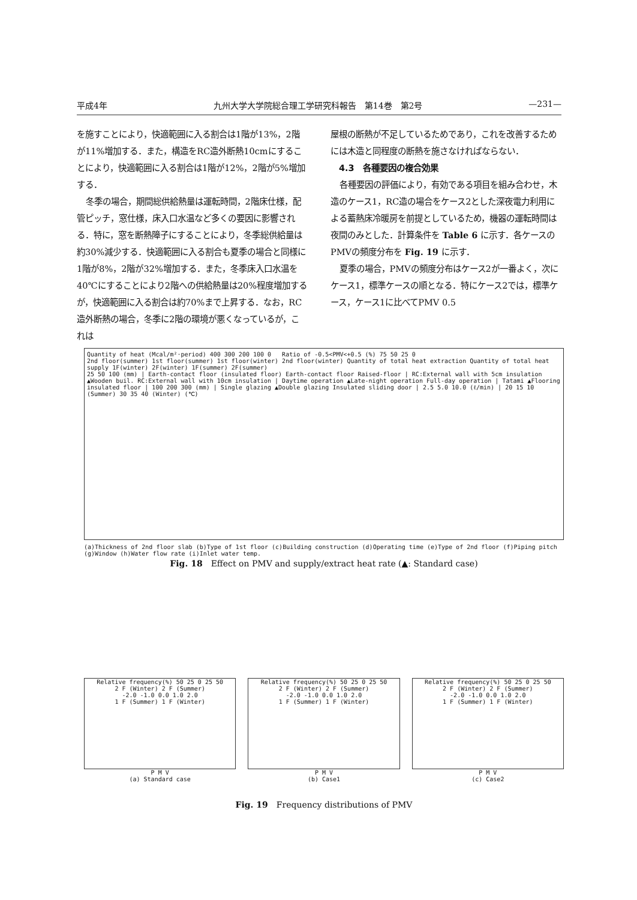平成4年 九州大学大学院総合理工学研究科報告　第14巻　第2号 —231—
を施すことにより，快適範囲に入る割合は1階が13%，2階が11%増加する．また，構造をRC造外断熱10cmにすることにより，快適範囲に入る割合は1階が12%，2階が5%増加する．
冬季の場合，期間総供給熱量は運転時間，2階床仕様，配管ピッチ，窓仕様，床入口水温など多くの要因に影響される．特に，窓を断熱障子にすることにより，冬季総供給量は約30%減少する．快適範囲に入る割合も夏季の場合と同様に1階が8%，2階が32%増加する．また，冬季床入口水温を40℃にすることにより2階への供給熱量は20%程度増加するが，快適範囲に入る割合は約70%まで上昇する．なお，RC造外断熱の場合，冬季に2階の環境が悪くなっているが，これは
屋根の断熱が不足しているためであり，これを改善するためには木造と同程度の断熱を施さなければならない．
　4.3　各種要因の複合効果
各種要因の評価により，有効である項目を組み合わせ，木造のケース1，RC造の場合をケース2とした深夜電力利用による蓄熱床冷暖房を前提としているため，機器の運転時間は夜間のみとした．計算条件を Table 6 に示す．各ケースのPMVの頻度分布を Fig. 19 に示す．
夏季の場合，PMVの頻度分布はケース2が一番よく，次にケース1，標準ケースの順となる．特にケース2では，標準ケース，ケース1に比べてPMV 0.5
Quantity of heat (Mcal/m²·period) 400 300 200 100 0 Ratio of -0.5<PMV<+0.5 (%) 75 50 25 0
2nd floor(summer) 1st floor(summer) 1st floor(winter) 2nd floor(winter) Quantity of total heat extraction Quantity of total heat supply 1F(winter) 2F(winter) 1F(summer) 2F(summer)
25 50 100 (mm) | Earth-contact floor (insulated floor) Earth-contact floor Raised-floor | RC:External wall with 5cm insulation ▲Wooden buil. RC:External wall with 10cm insulation | Daytime operation ▲Late-night operation Full-day operation | Tatami ▲Flooring insulated floor | 100 200 300 (mm) | Single glazing ▲Double glazing Insulated sliding door | 2.5 5.0 10.0 (ℓ/min) | 20 15 10 (Summer) 30 35 40 (Winter) (℃)
(a)Thickness of 2nd floor slab (b)Type of 1st floor (c)Building construction (d)Operating time (e)Type of 2nd floor (f)Piping pitch (g)Window (h)Water flow rate (i)Inlet water temp.
Fig. 18　Effect on PMV and supply/extract heat rate (▲: Standard case)
Relative frequency(%) 50 25 0 25 50
2 F (Winter) 2 F (Summer)
-2.0 -1.0 0.0 1.0 2.0
1 F (Summer) 1 F (Winter)
P M V
(a) Standard case
Relative frequency(%) 50 25 0 25 50
2 F (Winter) 2 F (Summer)
-2.0 -1.0 0.0 1.0 2.0
1 F (Summer) 1 F (Winter)
P M V
(b) Case1
Relative frequency(%) 50 25 0 25 50
2 F (Winter) 2 F (Summer)
-2.0 -1.0 0.0 1.0 2.0
1 F (Summer) 1 F (Winter)
P M V
(c) Case2
Fig. 19　Frequency distributions of PMV